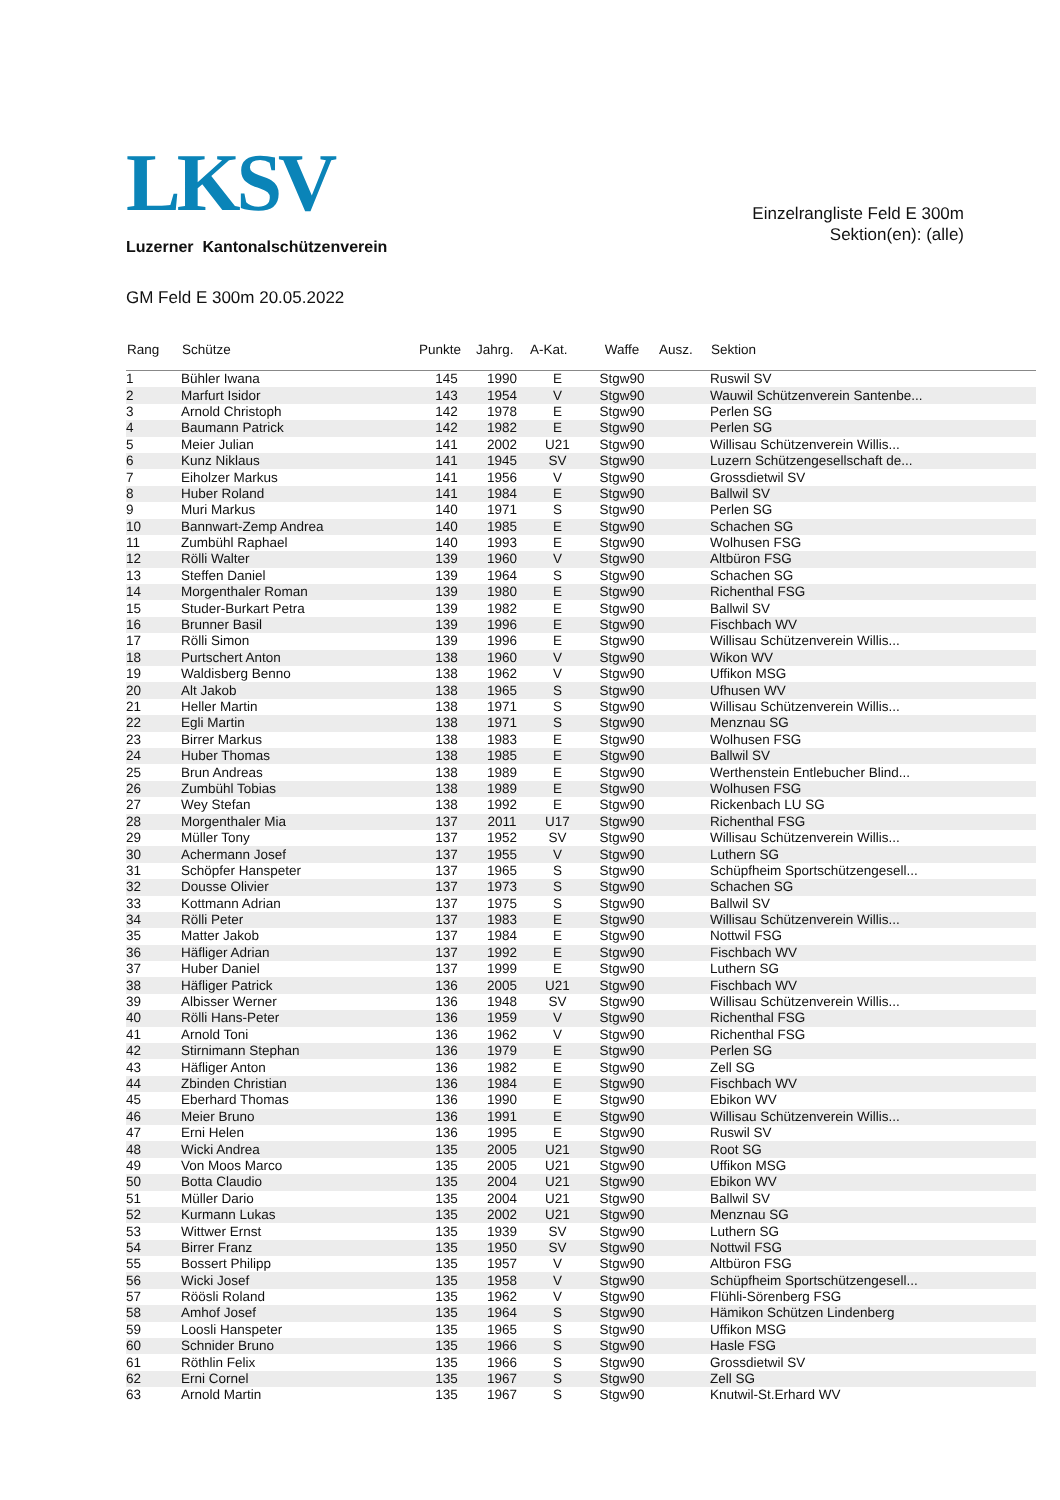LKSV
Luzerner Kantonalschützenverein
Einzelrangliste Feld E 300m
Sektion(en): (alle)
GM Feld E 300m 20.05.2022
| Rang | Schütze | Punkte | Jahrg. | A-Kat. | Waffe | Ausz. | Sektion |
| --- | --- | --- | --- | --- | --- | --- | --- |
| 1 | Bühler Iwana | 145 | 1990 | E | Stgw90 | | Ruswil SV |
| 2 | Marfurt Isidor | 143 | 1954 | V | Stgw90 | | Wauwil Schützenverein Santenbe... |
| 3 | Arnold Christoph | 142 | 1978 | E | Stgw90 | | Perlen SG |
| 4 | Baumann Patrick | 142 | 1982 | E | Stgw90 | | Perlen SG |
| 5 | Meier Julian | 141 | 2002 | U21 | Stgw90 | | Willisau Schützenverein Willis... |
| 6 | Kunz Niklaus | 141 | 1945 | SV | Stgw90 | | Luzern Schützengesellschaft de... |
| 7 | Eiholzer Markus | 141 | 1956 | V | Stgw90 | | Grossdietwil SV |
| 8 | Huber Roland | 141 | 1984 | E | Stgw90 | | Ballwil SV |
| 9 | Muri Markus | 140 | 1971 | S | Stgw90 | | Perlen SG |
| 10 | Bannwart-Zemp Andrea | 140 | 1985 | E | Stgw90 | | Schachen SG |
| 11 | Zumbühl Raphael | 140 | 1993 | E | Stgw90 | | Wolhusen FSG |
| 12 | Rölli Walter | 139 | 1960 | V | Stgw90 | | Altbüron FSG |
| 13 | Steffen Daniel | 139 | 1964 | S | Stgw90 | | Schachen SG |
| 14 | Morgenthaler Roman | 139 | 1980 | E | Stgw90 | | Richenthal FSG |
| 15 | Studer-Burkart Petra | 139 | 1982 | E | Stgw90 | | Ballwil SV |
| 16 | Brunner Basil | 139 | 1996 | E | Stgw90 | | Fischbach WV |
| 17 | Rölli Simon | 139 | 1996 | E | Stgw90 | | Willisau Schützenverein Willis... |
| 18 | Purtschert Anton | 138 | 1960 | V | Stgw90 | | Wikon WV |
| 19 | Waldisberg Benno | 138 | 1962 | V | Stgw90 | | Uffikon MSG |
| 20 | Alt Jakob | 138 | 1965 | S | Stgw90 | | Ufhusen WV |
| 21 | Heller Martin | 138 | 1971 | S | Stgw90 | | Willisau Schützenverein Willis... |
| 22 | Egli Martin | 138 | 1971 | S | Stgw90 | | Menznau SG |
| 23 | Birrer Markus | 138 | 1983 | E | Stgw90 | | Wolhusen FSG |
| 24 | Huber Thomas | 138 | 1985 | E | Stgw90 | | Ballwil SV |
| 25 | Brun Andreas | 138 | 1989 | E | Stgw90 | | Werthenstein Entlebucher Blind... |
| 26 | Zumbühl Tobias | 138 | 1989 | E | Stgw90 | | Wolhusen FSG |
| 27 | Wey Stefan | 138 | 1992 | E | Stgw90 | | Rickenbach LU SG |
| 28 | Morgenthaler Mia | 137 | 2011 | U17 | Stgw90 | | Richenthal FSG |
| 29 | Müller Tony | 137 | 1952 | SV | Stgw90 | | Willisau Schützenverein Willis... |
| 30 | Achermann Josef | 137 | 1955 | V | Stgw90 | | Luthern SG |
| 31 | Schöpfer Hanspeter | 137 | 1965 | S | Stgw90 | | Schüpfheim Sportschützengesell... |
| 32 | Dousse Olivier | 137 | 1973 | S | Stgw90 | | Schachen SG |
| 33 | Kottmann Adrian | 137 | 1975 | S | Stgw90 | | Ballwil SV |
| 34 | Rölli Peter | 137 | 1983 | E | Stgw90 | | Willisau Schützenverein Willis... |
| 35 | Matter Jakob | 137 | 1984 | E | Stgw90 | | Nottwil FSG |
| 36 | Häfliger Adrian | 137 | 1992 | E | Stgw90 | | Fischbach WV |
| 37 | Huber Daniel | 137 | 1999 | E | Stgw90 | | Luthern SG |
| 38 | Häfliger Patrick | 136 | 2005 | U21 | Stgw90 | | Fischbach WV |
| 39 | Albisser Werner | 136 | 1948 | SV | Stgw90 | | Willisau Schützenverein Willis... |
| 40 | Rölli Hans-Peter | 136 | 1959 | V | Stgw90 | | Richenthal FSG |
| 41 | Arnold Toni | 136 | 1962 | V | Stgw90 | | Richenthal FSG |
| 42 | Stirnimann Stephan | 136 | 1979 | E | Stgw90 | | Perlen SG |
| 43 | Häfliger Anton | 136 | 1982 | E | Stgw90 | | Zell SG |
| 44 | Zbinden Christian | 136 | 1984 | E | Stgw90 | | Fischbach WV |
| 45 | Eberhard Thomas | 136 | 1990 | E | Stgw90 | | Ebikon WV |
| 46 | Meier Bruno | 136 | 1991 | E | Stgw90 | | Willisau Schützenverein Willis... |
| 47 | Erni Helen | 136 | 1995 | E | Stgw90 | | Ruswil SV |
| 48 | Wicki Andrea | 135 | 2005 | U21 | Stgw90 | | Root SG |
| 49 | Von Moos Marco | 135 | 2005 | U21 | Stgw90 | | Uffikon MSG |
| 50 | Botta Claudio | 135 | 2004 | U21 | Stgw90 | | Ebikon WV |
| 51 | Müller Dario | 135 | 2004 | U21 | Stgw90 | | Ballwil SV |
| 52 | Kurmann Lukas | 135 | 2002 | U21 | Stgw90 | | Menznau SG |
| 53 | Wittwer Ernst | 135 | 1939 | SV | Stgw90 | | Luthern SG |
| 54 | Birrer Franz | 135 | 1950 | SV | Stgw90 | | Nottwil FSG |
| 55 | Bossert Philipp | 135 | 1957 | V | Stgw90 | | Altbüron FSG |
| 56 | Wicki Josef | 135 | 1958 | V | Stgw90 | | Schüpfheim Sportschützengesell... |
| 57 | Röösli Roland | 135 | 1962 | V | Stgw90 | | Flühli-Sörenberg FSG |
| 58 | Amhof Josef | 135 | 1964 | S | Stgw90 | | Hämikon Schützen Lindenberg |
| 59 | Loosli Hanspeter | 135 | 1965 | S | Stgw90 | | Uffikon MSG |
| 60 | Schnider Bruno | 135 | 1966 | S | Stgw90 | | Hasle FSG |
| 61 | Röthlin Felix | 135 | 1966 | S | Stgw90 | | Grossdietwil SV |
| 62 | Erni Cornel | 135 | 1967 | S | Stgw90 | | Zell SG |
| 63 | Arnold Martin | 135 | 1967 | S | Stgw90 | | Knutwil-St.Erhard WV |